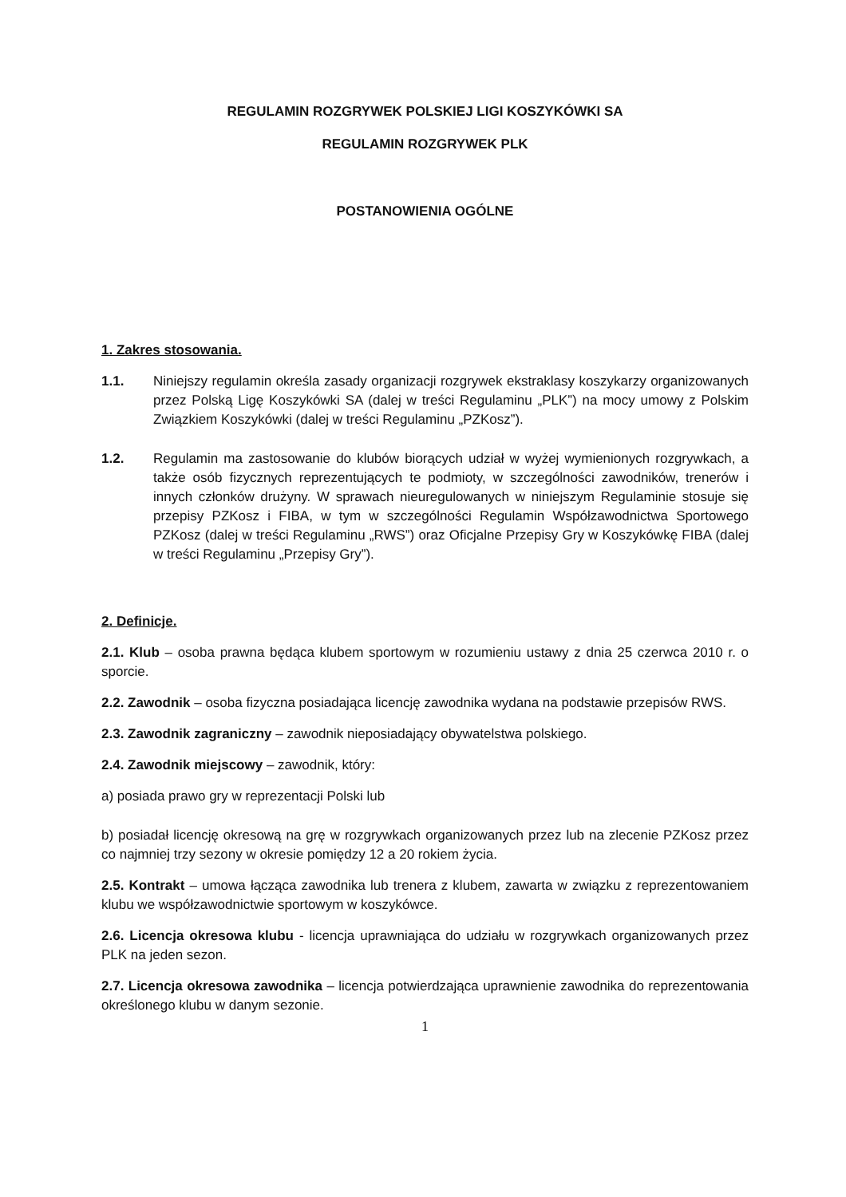REGULAMIN ROZGRYWEK POLSKIEJ LIGI KOSZYKÓWKI SA
REGULAMIN ROZGRYWEK PLK
POSTANOWIENIA OGÓLNE
1. Zakres stosowania.
1.1. Niniejszy regulamin określa zasady organizacji rozgrywek ekstraklasy koszykarzy organizowanych przez Polską Ligę Koszykówki SA (dalej w treści Regulaminu „PLK”) na mocy umowy z Polskim Związkiem Koszykówki (dalej w treści Regulaminu „PZKosz”).
1.2. Regulamin ma zastosowanie do klubów biorących udział w wyżej wymienionych rozgrywkach, a także osób fizycznych reprezentujących te podmioty, w szczególności zawodników, trenerów i innych członków drużyny. W sprawach nieuregulowanych w niniejszym Regulaminie stosuje się przepisy PZKosz i FIBA, w tym w szczególności Regulamin Współzawodnictwa Sportowego PZKosz (dalej w treści Regulaminu „RWS”) oraz Oficjalne Przepisy Gry w Koszykówkę FIBA (dalej w treści Regulaminu „Przepisy Gry”).
2. Definicje.
2.1. Klub – osoba prawna będąca klubem sportowym w rozumieniu ustawy z dnia 25 czerwca 2010 r. o sporcie.
2.2. Zawodnik – osoba fizyczna posiadająca licencję zawodnika wydana na podstawie przepisów RWS.
2.3. Zawodnik zagraniczny – zawodnik nieposiadający obywatelstwa polskiego.
2.4. Zawodnik miejscowy – zawodnik, który:
a) posiada prawo gry w reprezentacji Polski lub
b) posiadał licencję okresową na grę w rozgrywkach organizowanych przez lub na zlecenie PZKosz przez co najmniej trzy sezony w okresie pomiędzy 12 a 20 rokiem życia.
2.5. Kontrakt – umowa łącząca zawodnika lub trenera z klubem, zawarta w związku z reprezentowaniem klubu we współzawodnictwie sportowym w koszykówce.
2.6. Licencja okresowa klubu - licencja uprawniająca do udziału w rozgrywkach organizowanych przez PLK na jeden sezon.
2.7. Licencja okresowa zawodnika – licencja potwierdzająca uprawnienie zawodnika do reprezentowania określonego klubu w danym sezonie.
1